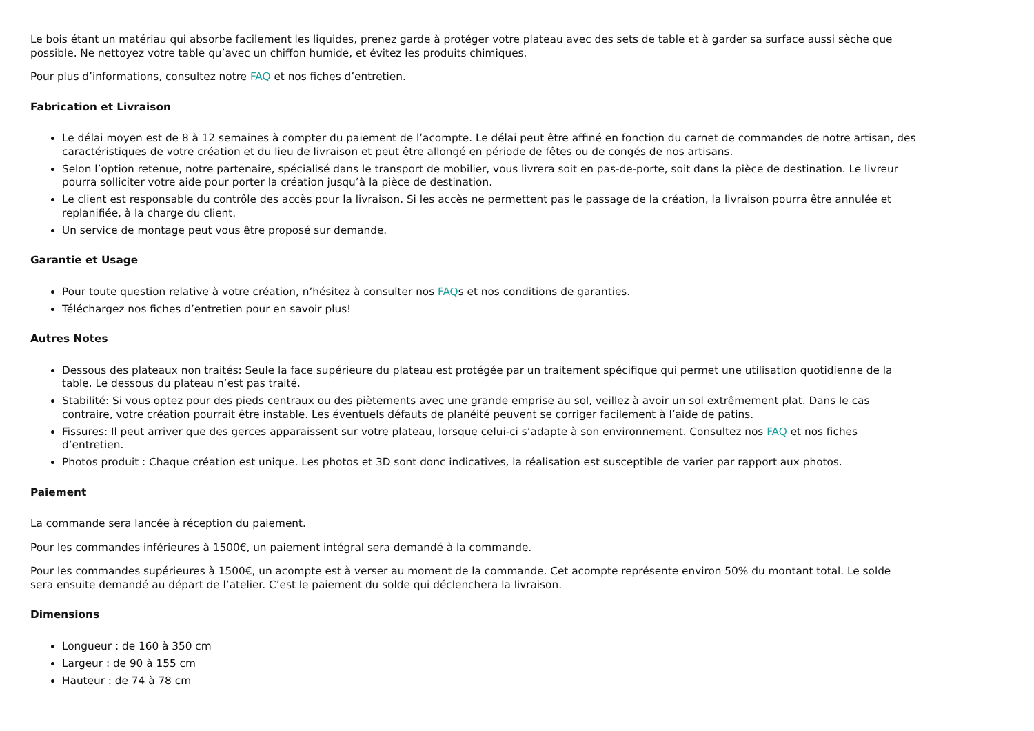Le bois étant un matériau qui absorbe facilement les liquides, prenez garde à protéger votre plateau avec des sets de table et à garder sa surface aussi sèche que possible. Ne nettoyez votre table qu’avec un chiffon humide, et évitez les produits chimiques.
Pour plus d’informations, consultez notre FAQ et nos fiches d’entretien.
Fabrication et Livraison
Le délai moyen est de 8 à 12 semaines à compter du paiement de l’acompte. Le délai peut être affiné en fonction du carnet de commandes de notre artisan, des caractéristiques de votre création et du lieu de livraison et peut être allongé en période de fêtes ou de congés de nos artisans.
Selon l’option retenue, notre partenaire, spécialisé dans le transport de mobilier, vous livrera soit en pas-de-porte, soit dans la pièce de destination. Le livreur pourra solliciter votre aide pour porter la création jusqu’à la pièce de destination.
Le client est responsable du contrôle des accès pour la livraison. Si les accès ne permettent pas le passage de la création, la livraison pourra être annulée et replanifiée, à la charge du client.
Un service de montage peut vous être proposé sur demande.
Garantie et Usage
Pour toute question relative à votre création, n’hésitez à consulter nos FAQs et nos conditions de garanties.
Téléchargez nos fiches d’entretien pour en savoir plus!
Autres Notes
Dessous des plateaux non traités: Seule la face supérieure du plateau est protégée par un traitement spécifique qui permet une utilisation quotidienne de la table. Le dessous du plateau n’est pas traité.
Stabilité: Si vous optez pour des pieds centraux ou des piètements avec une grande emprise au sol, veillez à avoir un sol extrêmement plat. Dans le cas contraire, votre création pourrait être instable. Les éventuels défauts de planéité peuvent se corriger facilement à l’aide de patins.
Fissures: Il peut arriver que des gerces apparaissent sur votre plateau, lorsque celui-ci s’adapte à son environnement. Consultez nos FAQ et nos fiches d’entretien.
Photos produit : Chaque création est unique. Les photos et 3D sont donc indicatives, la réalisation est susceptible de varier par rapport aux photos.
Paiement
La commande sera lancée à réception du paiement.
Pour les commandes inférieures à 1500€, un paiement intégral sera demandé à la commande.
Pour les commandes supérieures à 1500€, un acompte est à verser au moment de la commande. Cet acompte représente environ 50% du montant total. Le solde sera ensuite demandé au départ de l’atelier. C’est le paiement du solde qui déclenchera la livraison.
Dimensions
Longueur : de 160 à 350 cm
Largeur : de 90 à 155 cm
Hauteur : de 74 à 78 cm